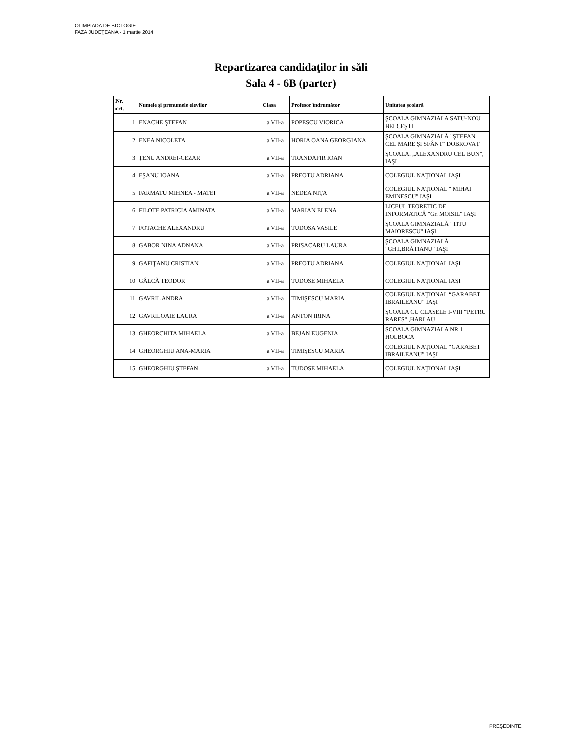OLIMPIADA DE BIOLOGIE
FAZA JUDEŢEANA - 1 martie 2014
Repartizarea candidaţilor in săli
Sala 4 - 6B (parter)
| Nr. crt. | Numele și prenumele elevilor | Clasa | Profesor îndrumător | Unitatea școlară |
| --- | --- | --- | --- | --- |
| 1 | ENACHE ŞTEFAN | a VII-a | POPESCU VIORICA | ŞCOALA GIMNAZIALA SATU-NOU BELCEŞTI |
| 2 | ENEA NICOLETA | a VII-a | HORIA OANA GEORGIANA | ŞCOALA GIMNAZIALĂ "ŞTEFAN CEL MARE ŞI SFÂNT" DOBROVAŢ |
| 3 | ŢENU ANDREI-CEZAR | a VII-a | TRANDAFIR IOAN | ŞCOALA. „ALEXANDRU CEL BUN”, IAŞI |
| 4 | EŞANU IOANA | a VII-a | PREOTU ADRIANA | COLEGIUL NAŢIONAL IAŞI |
| 5 | FARMATU MIHNEA - MATEI | a VII-a | NEDEA NIŢA | COLEGIUL NAŢIONAL " MIHAI EMINESCU" IAŞI |
| 6 | FILOTE PATRICIA AMINATA | a VII-a | MARIAN ELENA | LICEUL TEORETIC DE INFORMATICĂ "Gr. MOISIL" IAŞI |
| 7 | FOTACHE ALEXANDRU | a VII-a | TUDOSA VASILE | ŞCOALA GIMNAZIALĂ "TITU MAIORESCU" IAŞI |
| 8 | GABOR NINA ADNANA | a VII-a | PRISACARU LAURA | ŞCOALA GIMNAZIALĂ "GH.I.BRĂTIANU" IAŞI |
| 9 | GAFIŢANU CRISTIAN | a VII-a | PREOTU ADRIANA | COLEGIUL NAŢIONAL IAŞI |
| 10 | GÂLCĂ TEODOR | a VII-a | TUDOSE MIHAELA | COLEGIUL NAŢIONAL IAŞI |
| 11 | GAVRIL ANDRA | a VII-a | TIMIŞESCU MARIA | COLEGIUL NAŢIONAL “GARABET IBRAILEANU” IAŞI |
| 12 | GAVRILOAIE LAURA | a VII-a | ANTON IRINA | ŞCOALA CU CLASELE I-VIII "PETRU RARES" ,HARLAU |
| 13 | GHEORCHITA MIHAELA | a VII-a | BEJAN EUGENIA | SCOALA GIMNAZIALA NR.1 HOLBOCA |
| 14 | GHEORGHIU ANA-MARIA | a VII-a | TIMIŞESCU MARIA | COLEGIUL NAŢIONAL “GARABET IBRAILEANU” IAŞI |
| 15 | GHEORGHIU ŞTEFAN | a VII-a | TUDOSE MIHAELA | COLEGIUL NAŢIONAL IAŞI |
PREŞEDINTE,